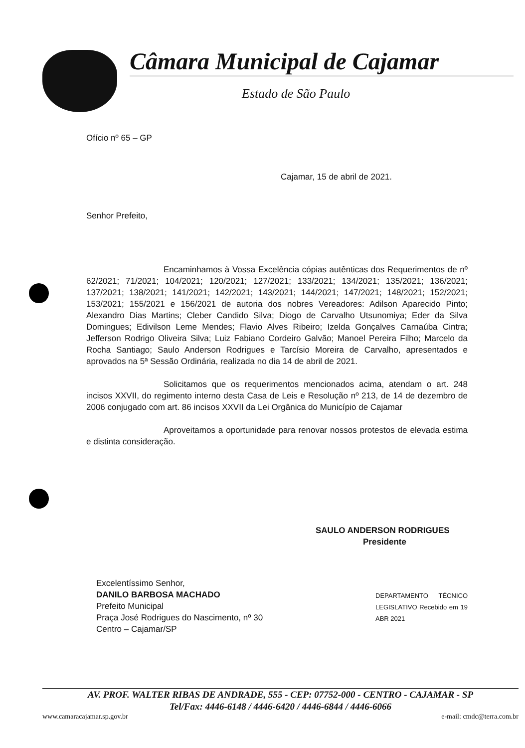Câmara Municipal de Cajamar
Estado de São Paulo
Ofício nº 65 – GP
Cajamar, 15 de abril de 2021.
Senhor Prefeito,
Encaminhamos à Vossa Excelência cópias autênticas dos Requerimentos de nº 62/2021; 71/2021; 104/2021; 120/2021; 127/2021; 133/2021; 134/2021; 135/2021; 136/2021; 137/2021; 138/2021; 141/2021; 142/2021; 143/2021; 144/2021; 147/2021; 148/2021; 152/2021; 153/2021; 155/2021 e 156/2021 de autoria dos nobres Vereadores: Adilson Aparecido Pinto; Alexandro Dias Martins; Cleber Candido Silva; Diogo de Carvalho Utsunomiya; Eder da Silva Domingues; Edivilson Leme Mendes; Flavio Alves Ribeiro; Izelda Gonçalves Carnaúba Cintra; Jefferson Rodrigo Oliveira Silva; Luiz Fabiano Cordeiro Galvão; Manoel Pereira Filho; Marcelo da Rocha Santiago; Saulo Anderson Rodrigues e Tarcísio Moreira de Carvalho, apresentados e aprovados na 5ª Sessão Ordinária, realizada no dia 14 de abril de 2021.
Solicitamos que os requerimentos mencionados acima, atendam o art. 248 incisos XXVII, do regimento interno desta Casa de Leis e Resolução nº 213, de 14 de dezembro de 2006 conjugado com art. 86 incisos XXVII da Lei Orgânica do Município de Cajamar
Aproveitamos a oportunidade para renovar nossos protestos de elevada estima e distinta consideração.
SAULO ANDERSON RODRIGUES
Presidente
Excelentíssimo Senhor,
DANILO BARBOSA MACHADO
Prefeito Municipal
Praça José Rodrigues do Nascimento, nº 30
Centro – Cajamar/SP
DEPARTAMENTO TÉCNICO LEGISLATIVO Recebido em 19 ABR 2021
AV. PROF. WALTER RIBAS DE ANDRADE, 555 - CEP: 07752-000 - CENTRO - CAJAMAR - SP
Tel/Fax: 4446-6148 / 4446-6420 / 4446-6844 / 4446-6066
www.camaracajamar.sp.gov.br e-mail: cmdc@terra.com.br